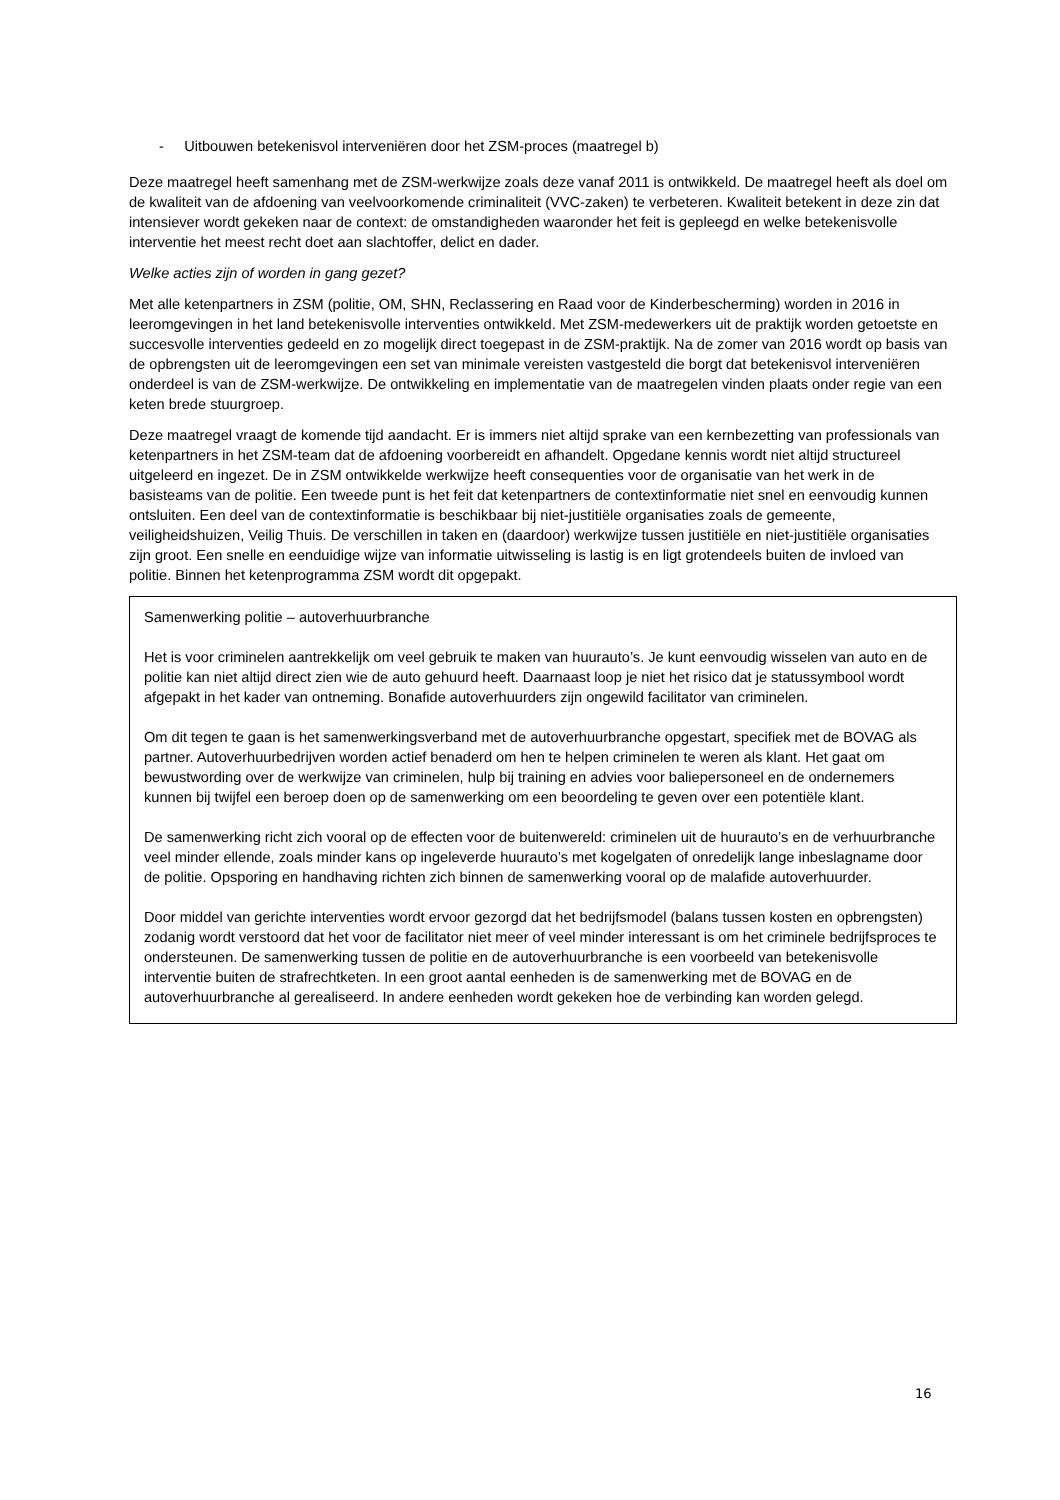- Uitbouwen betekenisvol interveniëren door het ZSM-proces (maatregel b)
Deze maatregel heeft samenhang met de ZSM-werkwijze zoals deze vanaf 2011 is ontwikkeld. De maatregel heeft als doel om de kwaliteit van de afdoening van veelvoorkomende criminaliteit (VVC-zaken) te verbeteren. Kwaliteit betekent in deze zin dat intensiever wordt gekeken naar de context: de omstandigheden waaronder het feit is gepleegd en welke betekenisvolle interventie het meest recht doet aan slachtoffer, delict en dader.
Welke acties zijn of worden in gang gezet?
Met alle ketenpartners in ZSM (politie, OM, SHN, Reclassering en Raad voor de Kinderbescherming) worden in 2016 in leeromgevingen in het land betekenisvolle interventies ontwikkeld. Met ZSM-medewerkers uit de praktijk worden getoetste en succesvolle interventies gedeeld en zo mogelijk direct toegepast in de ZSM-praktijk. Na de zomer van 2016 wordt op basis van de opbrengsten uit de leeromgevingen een set van minimale vereisten vastgesteld die borgt dat betekenisvol interveniëren onderdeel is van de ZSM-werkwijze. De ontwikkeling en implementatie van de maatregelen vinden plaats onder regie van een keten brede stuurgroep.
Deze maatregel vraagt de komende tijd aandacht. Er is immers niet altijd sprake van een kernbezetting van professionals van ketenpartners in het ZSM-team dat de afdoening voorbereidt en afhandelt. Opgedane kennis wordt niet altijd structureel uitgeleerd en ingezet. De in ZSM ontwikkelde werkwijze heeft consequenties voor de organisatie van het werk in de basisteams van de politie. Een tweede punt is het feit dat ketenpartners de contextinformatie niet snel en eenvoudig kunnen ontsluiten. Een deel van de contextinformatie is beschikbaar bij niet-justitiële organisaties zoals de gemeente, veiligheidshuizen, Veilig Thuis. De verschillen in taken en (daardoor) werkwijze tussen justitiële en niet-justitiële organisaties zijn groot. Een snelle en eenduidige wijze van informatie uitwisseling is lastig is en ligt grotendeels buiten de invloed van politie. Binnen het ketenprogramma ZSM wordt dit opgepakt.
Samenwerking politie – autoverhuurbranche
Het is voor criminelen aantrekkelijk om veel gebruik te maken van huurauto’s. Je kunt eenvoudig wisselen van auto en de politie kan niet altijd direct zien wie de auto gehuurd heeft. Daarnaast loop je niet het risico dat je statussymbool wordt afgepakt in het kader van ontneming. Bonafide autoverhuurders zijn ongewild facilitator van criminelen.
Om dit tegen te gaan is het samenwerkingsverband met de autoverhuurbranche opgestart, specifiek met de BOVAG als partner. Autoverhuurbedrijven worden actief benaderd om hen te helpen criminelen te weren als klant. Het gaat om bewustwording over de werkwijze van criminelen, hulp bij training en advies voor baliepersoneel en de ondernemers kunnen bij twijfel een beroep doen op de samenwerking om een beoordeling te geven over een potentiële klant.
De samenwerking richt zich vooral op de effecten voor de buitenwereld: criminelen uit de huurauto’s en de verhuurbranche veel minder ellende, zoals minder kans op ingeleverde huurauto’s met kogelgaten of onredelijk lange inbeslagname door de politie. Opsporing en handhaving richten zich binnen de samenwerking vooral op de malafide autoverhuurder.
Door middel van gerichte interventies wordt ervoor gezorgd dat het bedrijfsmodel (balans tussen kosten en opbrengsten) zodanig wordt verstoord dat het voor de facilitator niet meer of veel minder interessant is om het criminele bedrijfsproces te ondersteunen. De samenwerking tussen de politie en de autoverhuurbranche is een voorbeeld van betekenisvolle interventie buiten de strafrechtketen. In een groot aantal eenheden is de samenwerking met de BOVAG en de autoverhuurbranche al gerealiseerd. In andere eenheden wordt gekeken hoe de verbinding kan worden gelegd.
16